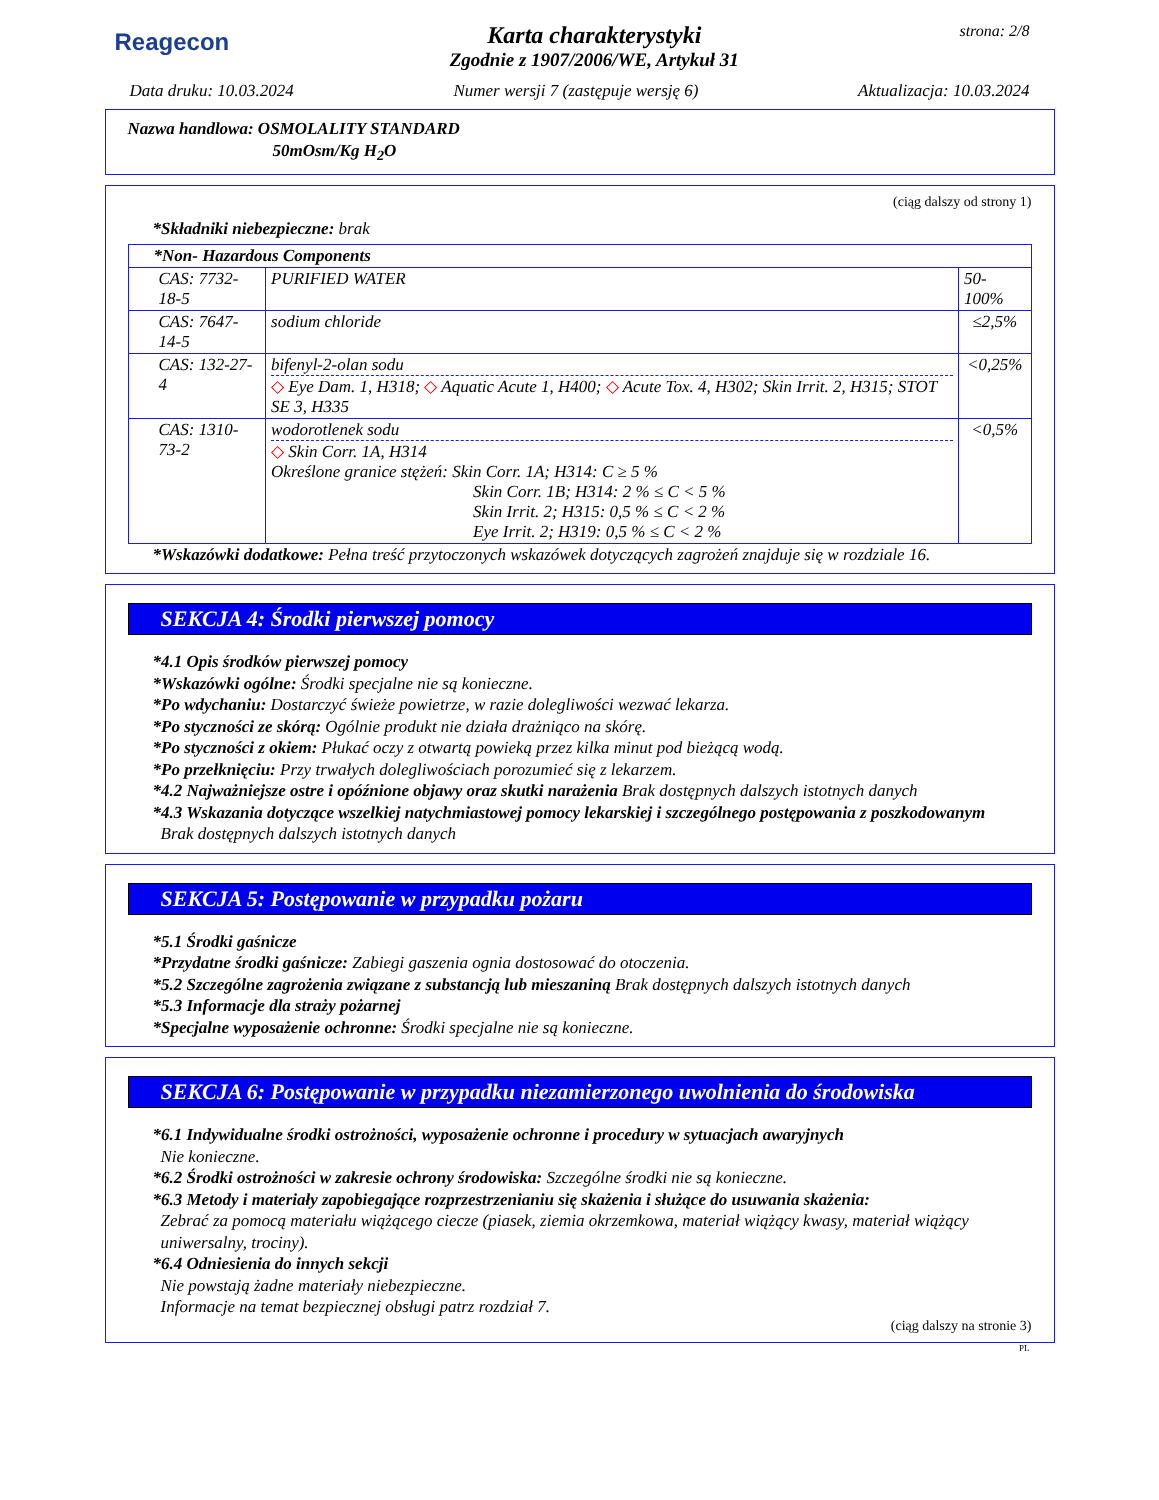Reagecon
Karta charakterystyki
Zgodnie z 1907/2006/WE, Artykuł 31
strona: 2/8
Data druku: 10.03.2024 Numer wersji 7 (zastępuje wersję 6) Aktualizacja: 10.03.2024
Nazwa handlowa: OSMOLALITY STANDARD
50mOsm/Kg H<sub>2</sub>O
(ciąg dalszy od strony 1)
*Składniki niebezpieczne: brak
| *Non- Hazardous Components | | |
| CAS: 7732-18-5 | PURIFIED WATER | 50-100% |
| CAS: 7647-14-5 | sodium chloride | ≤2,5% |
| CAS: 132-27-4 | bifenyl-2-olan sodu ◇ Eye Dam. 1, H318; ◇ Aquatic Acute 1, H400; ◇ Acute Tox. 4, H302; Skin Irrit. 2, H315; STOT SE 3, H335 | <0,25% |
| CAS: 1310-73-2 | wodorotlenek sodu ◇ Skin Corr. 1A, H314 Określone granice stężeń: Skin Corr. 1A; H314: C ≥ 5 % Skin Corr. 1B; H314: 2 % ≤ C < 5 % Skin Irrit. 2; H315: 0,5 % ≤ C < 2 % Eye Irrit. 2; H319: 0,5 % ≤ C < 2 % | <0,5% |
*Wskazówki dodatkowe: Pełna treść przytoczonych wskazówek dotyczących zagrożeń znajduje się w rozdziale 16.
SEKCJA 4: Środki pierwszej pomocy
*4.1 Opis środków pierwszej pomocy
*Wskazówki ogólne: Środki specjalne nie są konieczne.
*Po wdychaniu: Dostarczyć świeże powietrze, w razie dolegliwości wezwać lekarza.
*Po styczności ze skórą: Ogólnie produkt nie działa drażniąco na skórę.
*Po styczności z okiem: Płukać oczy z otwartą powieką przez kilka minut pod bieżącą wodą.
*Po przełknięciu: Przy trwałych dolegliwościach porozumieć się z lekarzem.
*4.2 Najważniejsze ostre i opóźnione objawy oraz skutki narażenia Brak dostępnych dalszych istotnych danych
*4.3 Wskazania dotyczące wszelkiej natychmiastowej pomocy lekarskiej i szczególnego postępowania z poszkodowanym
Brak dostępnych dalszych istotnych danych
SEKCJA 5: Postępowanie w przypadku pożaru
*5.1 Środki gaśnicze
*Przydatne środki gaśnicze: Zabiegi gaszenia ognia dostosować do otoczenia.
*5.2 Szczególne zagrożenia związane z substancją lub mieszaniną Brak dostępnych dalszych istotnych danych
*5.3 Informacje dla straży pożarnej
*Specjalne wyposażenie ochronne: Środki specjalne nie są konieczne.
SEKCJA 6: Postępowanie w przypadku niezamierzonego uwolnienia do środowiska
*6.1 Indywidualne środki ostrożności, wyposażenie ochronne i procedury w sytuacjach awaryjnych
Nie konieczne.
*6.2 Środki ostrożności w zakresie ochrony środowiska: Szczególne środki nie są konieczne.
*6.3 Metody i materiały zapobiegające rozprzestrzenianiu się skażenia i służące do usuwania skażenia:
Zebrać za pomocą materiału wiążącego ciecze (piasek, ziemia okrzemkowa, materiał wiążący kwasy, materiał wiążący uniwersalny, trociny).
*6.4 Odniesienia do innych sekcji
Nie powstają żadne materiały niebezpieczne.
Informacje na temat bezpiecznej obsługi patrz rozdział 7.
(ciąg dalszy na stronie 3)
PL